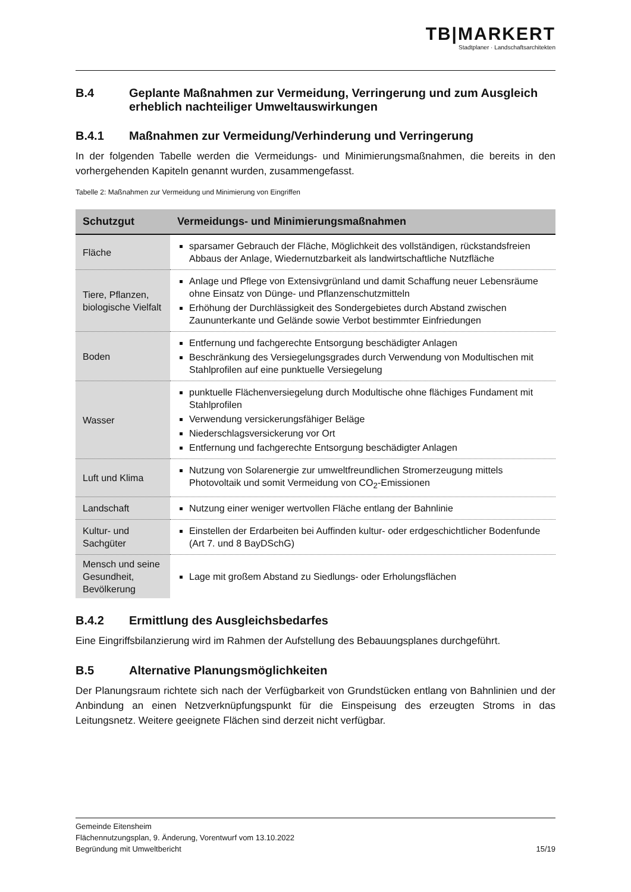TB|MARKERT
Stadtplaner · Landschaftsarchitekten
B.4 Geplante Maßnahmen zur Vermeidung, Verringerung und zum Ausgleich erheblich nachteiliger Umweltauswirkungen
B.4.1 Maßnahmen zur Vermeidung/Verhinderung und Verringerung
In der folgenden Tabelle werden die Vermeidungs- und Minimierungsmaßnahmen, die bereits in den vorhergehenden Kapiteln genannt wurden, zusammengefasst.
Tabelle 2: Maßnahmen zur Vermeidung und Minimierung von Eingriffen
| Schutzgut | Vermeidungs- und Minimierungsmaßnahmen |
| --- | --- |
| Fläche | sparsamer Gebrauch der Fläche, Möglichkeit des vollständigen, rückstandsfreien Abbaus der Anlage, Wiedernutzbarkeit als landwirtschaftliche Nutzfläche |
| Tiere, Pflanzen, biologische Vielfalt | Anlage und Pflege von Extensivgrünland und damit Schaffung neuer Lebensräume ohne Einsatz von Dünge- und Pflanzenschutzmitteln Erhöhung der Durchlässigkeit des Sondergebietes durch Abstand zwischen Zaununterkante und Gelände sowie Verbot bestimmter Einfriedungen |
| Boden | Entfernung und fachgerechte Entsorgung beschädigter Anlagen Beschränkung des Versiegelungsgrades durch Verwendung von Modultischen mit Stahlprofilen auf eine punktuelle Versiegelung |
| Wasser | punktuelle Flächenversiegelung durch Modultische ohne flächiges Fundament mit Stahlprofilen Verwendung versickerungsfähiger Beläge Niederschlagsversickerung vor Ort Entfernung und fachgerechte Entsorgung beschädigter Anlagen |
| Luft und Klima | Nutzung von Solarenergie zur umweltfreundlichen Stromerzeugung mittels Photovoltaik und somit Vermeidung von CO<sub>2</sub>-Emissionen |
| Landschaft | Nutzung einer weniger wertvollen Fläche entlang der Bahnlinie |
| Kultur- und Sachgüter | Einstellen der Erdarbeiten bei Auffinden kultur- oder erdgeschichtlicher Bodenfunde (Art 7. und 8 BayDSchG) |
| Mensch und seine Gesundheit, Bevölkerung | Lage mit großem Abstand zu Siedlungs- oder Erholungsflächen |
B.4.2 Ermittlung des Ausgleichsbedarfes
Eine Eingriffsbilanzierung wird im Rahmen der Aufstellung des Bebauungsplanes durchgeführt.
B.5 Alternative Planungsmöglichkeiten
Der Planungsraum richtete sich nach der Verfügbarkeit von Grundstücken entlang von Bahnlinien und der Anbindung an einen Netzverknüpfungspunkt für die Einspeisung des erzeugten Stroms in das Leitungsnetz. Weitere geeignete Flächen sind derzeit nicht verfügbar.
Gemeinde Eitensheim
Flächennutzungsplan, 9. Änderung, Vorentwurf vom 13.10.2022
Begründung mit Umweltbericht 15/19